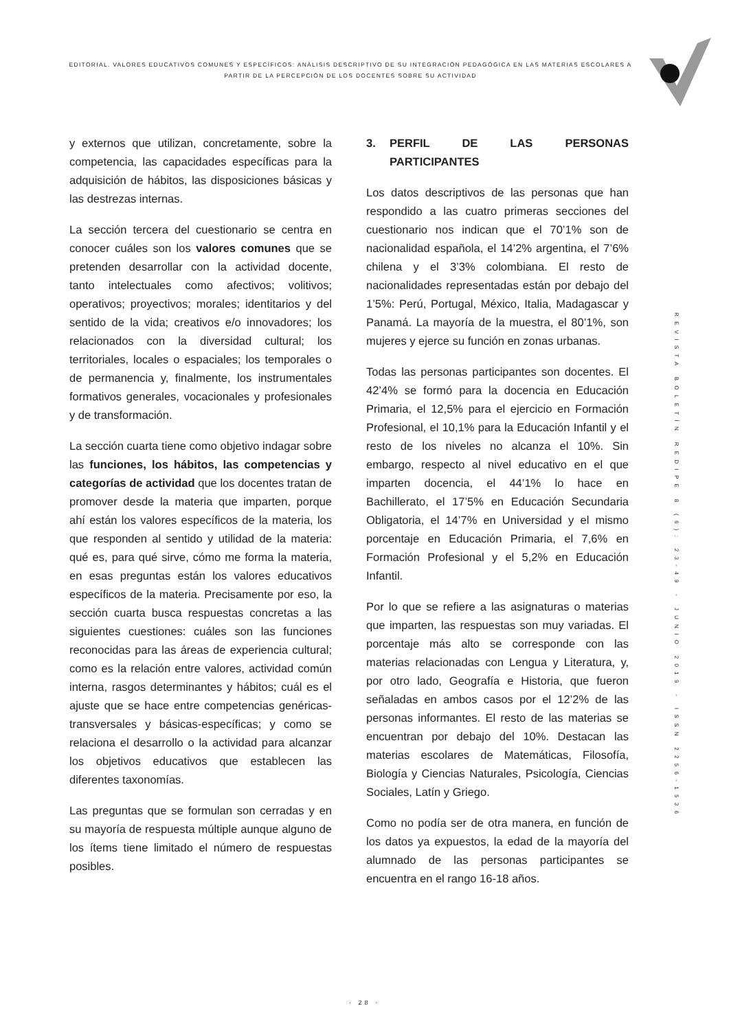EDITORIAL. VALORES EDUCATIVOS COMUNES Y ESPECÌFICOS: ANÀLISIS DESCRIPTIVO DE SU INTEGRACIÒN PEDAGÒGICA EN LAS MATERIAS ESCOLARES A PARTIR DE LA PERCEPCIÒN DE LOS DOCENTES SOBRE SU ACTIVIDAD
y externos que utilizan, concretamente, sobre la competencia, las capacidades específicas para la adquisición de hábitos, las disposiciones básicas y las destrezas internas.
La sección tercera del cuestionario se centra en conocer cuáles son los valores comunes que se pretenden desarrollar con la actividad docente, tanto intelectuales como afectivos; volitivos; operativos; proyectivos; morales; identitarios y del sentido de la vida; creativos e/o innovadores; los relacionados con la diversidad cultural; los territoriales, locales o espaciales; los temporales o de permanencia y, finalmente, los instrumentales formativos generales, vocacionales y profesionales y de transformación.
La sección cuarta tiene como objetivo indagar sobre las funciones, los hábitos, las competencias y categorías de actividad que los docentes tratan de promover desde la materia que imparten, porque ahí están los valores específicos de la materia, los que responden al sentido y utilidad de la materia: qué es, para qué sirve, cómo me forma la materia, en esas preguntas están los valores educativos específicos de la materia. Precisamente por eso, la sección cuarta busca respuestas concretas a las siguientes cuestiones: cuáles son las funciones reconocidas para las áreas de experiencia cultural; como es la relación entre valores, actividad común interna, rasgos determinantes y hábitos; cuál es el ajuste que se hace entre competencias genéricas-transversales y básicas-específicas; y como se relaciona el desarrollo o la actividad para alcanzar los objetivos educativos que establecen las diferentes taxonomías.
Las preguntas que se formulan son cerradas y en su mayoría de respuesta múltiple aunque alguno de los ítems tiene limitado el número de respuestas posibles.
3. PERFIL DE LAS PERSONAS PARTICIPANTES
Los datos descriptivos de las personas que han respondido a las cuatro primeras secciones del cuestionario nos indican que el 70’1% son de nacionalidad española, el 14’2% argentina, el 7’6% chilena y el 3’3% colombiana. El resto de nacionalidades representadas están por debajo del 1’5%: Perú, Portugal, México, Italia, Madagascar y Panamá. La mayoría de la muestra, el 80’1%, son mujeres y ejerce su función en zonas urbanas.
Todas las personas participantes son docentes. El 42’4% se formó para la docencia en Educación Primaria, el 12,5% para el ejercicio en Formación Profesional, el 10,1% para la Educación Infantil y el resto de los niveles no alcanza el 10%. Sin embargo, respecto al nivel educativo en el que imparten docencia, el 44’1% lo hace en Bachillerato, el 17’5% en Educación Secundaria Obligatoria, el 14’7% en Universidad y el mismo porcentaje en Educación Primaria, el 7,6% en Formación Profesional y el 5,2% en Educación Infantil.
Por lo que se refiere a las asignaturas o materias que imparten, las respuestas son muy variadas. El porcentaje más alto se corresponde con las materias relacionadas con Lengua y Literatura, y, por otro lado, Geografía e Historia, que fueron señaladas en ambos casos por el 12’2% de las personas informantes. El resto de las materias se encuentran por debajo del 10%. Destacan las materias escolares de Matemáticas, Filosofía, Biología y Ciencias Naturales, Psicología, Ciencias Sociales, Latín y Griego.
Como no podía ser de otra manera, en función de los datos ya expuestos, la edad de la mayoría del alumnado de las personas participantes se encuentra en el rango 16-18 años.
REVISTA BOLETÍN REDIPE 8 (6): 23-49 - JUNIO 2019 - ISSN 2256-1536
· 28 ·